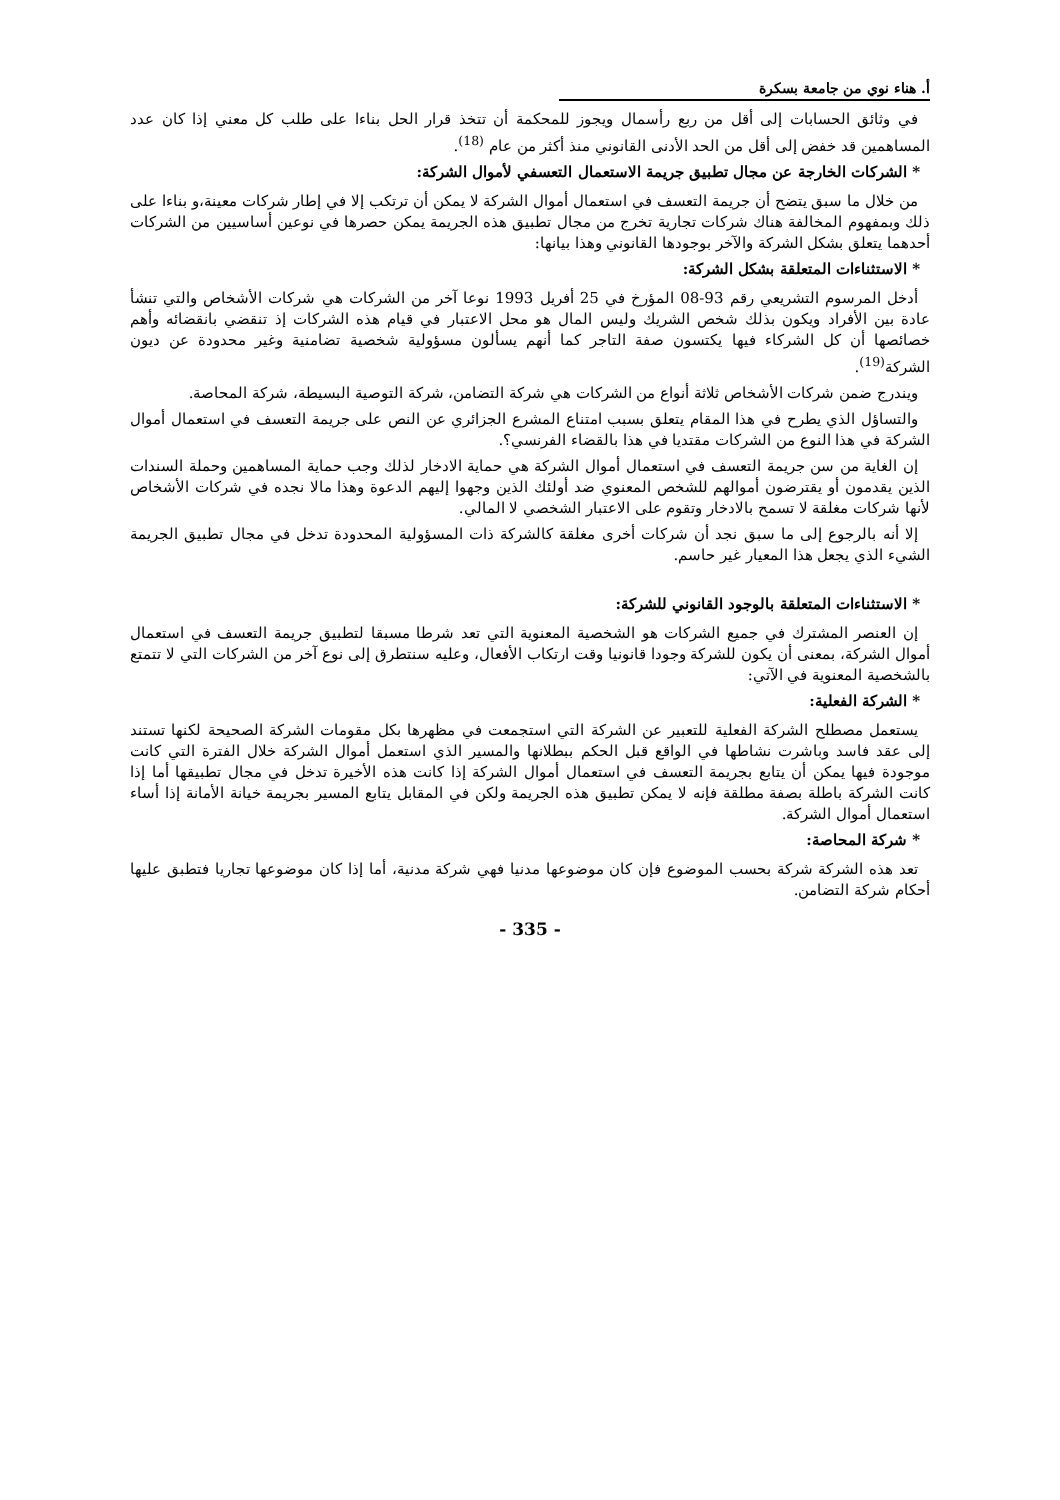أ. هناء نوي من جامعة بسكرة
في وثائق الحسابات إلى أقل من ربع رأسمال ويجوز للمحكمة أن تتخذ قرار الحل بناءا على طلب كل معني إذا كان عدد المساهمين قد خفض إلى أقل من الحد الأدنى القانوني منذ أكثر من عام <sup>(18)</sup>.
* الشركات الخارجة عن مجال تطبيق جريمة الاستعمال التعسفي لأموال الشركة:
من خلال ما سبق يتضح أن جريمة التعسف في استعمال أموال الشركة لا يمكن أن ترتكب إلا في إطار شركات معينة،و بناءا على ذلك وبمفهوم المخالفة هناك شركات تجارية تخرج من مجال تطبيق هذه الجريمة يمكن حصرها في نوعين أساسيين من الشركات أحدهما يتعلق بشكل الشركة والآخر بوجودها القانوني وهذا بيانها:
* الاستثناءات المتعلقة بشكل الشركة:
أدخل المرسوم التشريعي رقم 93-08 المؤرخ في 25 أفريل 1993 نوعا آخر من الشركات هي شركات الأشخاص والتي تنشأ عادة بين الأفراد ويكون بذلك شخص الشريك وليس المال هو محل الاعتبار في قيام هذه الشركات إذ تنقضي بانقضائه وأهم خصائصها أن كل الشركاء فيها يكتسون صفة التاجر كما أنهم يسألون مسؤولية شخصية تضامنية وغير محدودة عن ديون الشركة<sup>(19)</sup>.
ويندرج ضمن شركات الأشخاص ثلاثة أنواع من الشركات هي شركة التضامن، شركة التوصية البسيطة، شركة المحاصة.
والتساؤل الذي يطرح في هذا المقام يتعلق بسبب امتناع المشرع الجزائري عن النص على جريمة التعسف في استعمال أموال الشركة في هذا النوع من الشركات مقتديا في هذا بالقضاء الفرنسي؟.
إن الغاية من سن جريمة التعسف في استعمال أموال الشركة هي حماية الادخار لذلك وجب حماية المساهمين وحملة السندات الذين يقدمون أو يقترضون أموالهم للشخص المعنوي ضد أولئك الذين وجهوا إليهم الدعوة وهذا مالا نجده في شركات الأشخاص لأنها شركات مغلقة لا تسمح بالادخار وتقوم على الاعتبار الشخصي لا المالي.
إلا أنه بالرجوع إلى ما سبق نجد أن شركات أخرى مغلقة كالشركة ذات المسؤولية المحدودة تدخل في مجال تطبيق الجريمة الشيء الذي يجعل هذا المعيار غير حاسم.
* الاستثناءات المتعلقة بالوجود القانوني للشركة:
إن العنصر المشترك في جميع الشركات هو الشخصية المعنوية التي تعد شرطا مسبقا لتطبيق جريمة التعسف في استعمال أموال الشركة، بمعنى أن يكون للشركة وجودا قانونيا وقت ارتكاب الأفعال، وعليه سنتطرق إلى نوع آخر من الشركات التي لا تتمتع بالشخصية المعنوية في الآتي:
* الشركة الفعلية:
يستعمل مصطلح الشركة الفعلية للتعبير عن الشركة التي استجمعت في مظهرها بكل مقومات الشركة الصحيحة لكنها تستند إلى عقد فاسد وباشرت نشاطها في الواقع قبل الحكم ببطلانها والمسير الذي استعمل أموال الشركة خلال الفترة التي كانت موجودة فيها يمكن أن يتابع بجريمة التعسف في استعمال أموال الشركة إذا كانت هذه الأخيرة تدخل في مجال تطبيقها أما إذا كانت الشركة باطلة بصفة مطلقة فإنه لا يمكن تطبيق هذه الجريمة ولكن في المقابل يتابع المسير بجريمة خيانة الأمانة إذا أساء استعمال أموال الشركة.
* شركة المحاصة:
تعد هذه الشركة شركة بحسب الموضوع فإن كان موضوعها مدنيا فهي شركة مدنية، أما إذا كان موضوعها تجاريا فتطبق عليها أحكام شركة التضامن.
- 335 -